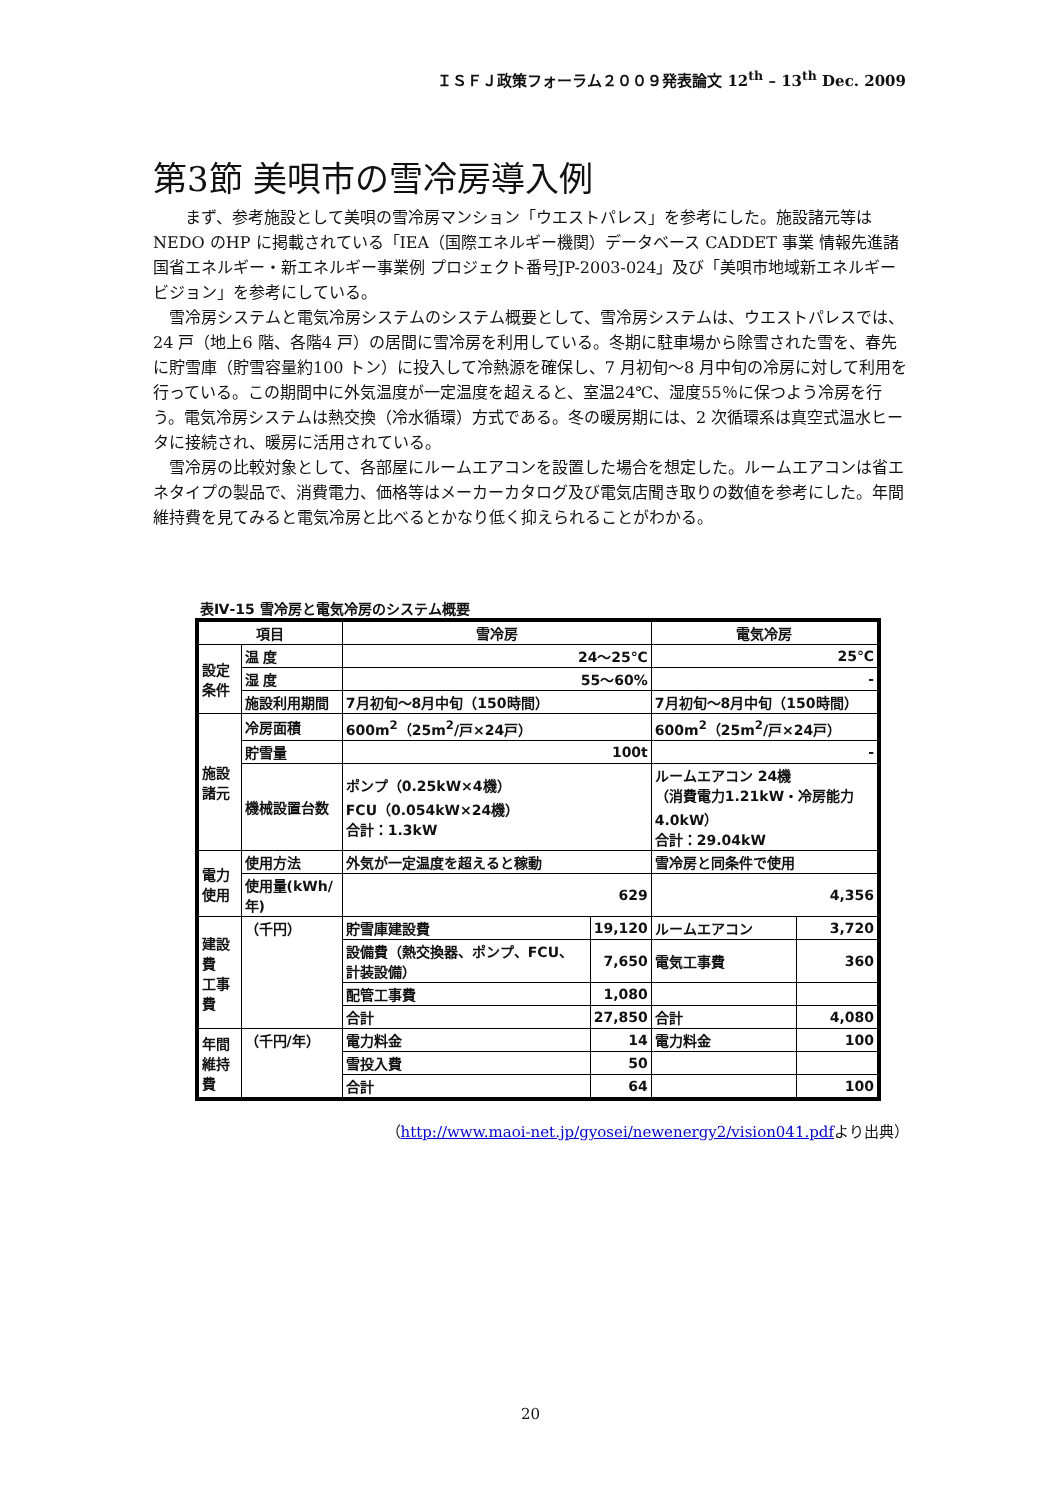ＩＳＦＪ政策フォーラム２００９発表論文 12<sup>th</sup> – 13<sup>th</sup> Dec. 2009
第3節 美唄市の雪冷房導入例
　　まず、参考施設として美唄の雪冷房マンション「ウエストパレス」を参考にした。施設諸元等はNEDO のHP に掲載されている「IEA（国際エネルギー機関）データベース CADDET 事業 情報先進諸国省エネルギー・新エネルギー事業例 プロジェクト番号JP-2003-024」及び「美唄市地域新エネルギービジョン」を参考にしている。
　雪冷房システムと電気冷房システムのシステム概要として、雪冷房システムは、ウエストパレスでは、24 戸（地上6 階、各階4 戸）の居間に雪冷房を利用している。冬期に駐車場から除雪された雪を、春先に貯雪庫（貯雪容量約100 トン）に投入して冷熱源を確保し、7 月初旬～8 月中旬の冷房に対して利用を行っている。この期間中に外気温度が一定温度を超えると、室温24℃、湿度55％に保つよう冷房を行う。電気冷房システムは熱交換（冷水循環）方式である。冬の暖房期には、2 次循環系は真空式温水ヒータに接続され、暖房に活用されている。
　雪冷房の比較対象として、各部屋にルームエアコンを設置した場合を想定した。ルームエアコンは省エネタイプの製品で、消費電力、価格等はメーカーカタログ及び電気店聞き取りの数値を参考にした。年間維持費を見てみると電気冷房と比べるとかなり低く抑えられることがわかる。
表Ⅳ-15 雪冷房と電気冷房のシステム概要
| 項目 | | 雪冷房 | | 電気冷房 | |
| --- | --- | --- | --- | --- | --- |
| 設定 条件 | 温 度 | 24～25℃ | | 25℃ | |
| | 湿 度 | 55～60% | | - | |
| | 施設利用期間 | 7月初旬～8月中旬（150時間） | | 7月初旬～8月中旬（150時間） | |
| 施設 諸元 | 冷房面積 | 600m<sup>2</sup>（25m<sup>2</sup>/戸×24戸） | | 600m<sup>2</sup>（25m<sup>2</sup>/戸×24戸） | |
| | 貯雪量 | 100t | | - | |
| | 機械設置台数 | ポンプ（0.25kW×4機） FCU（0.054kW×24機） 合計：1.3kW | | ルームエアコン 24機 （消費電力1.21kW・冷房能力4.0kW） 合計：29.04kW | |
| 電力 使用 | 使用方法 | 外気が一定温度を超えると稼動 | | 雪冷房と同条件で使用 | |
| | 使用量(kWh/年) | 629 | | 4,356 | |
| 建設費 工事費 | （千円） | 貯雪庫建設費 | 19,120 | ルームエアコン | 3,720 |
| | | 設備費（熱交換器、ポンプ、FCU、計装設備） | 7,650 | 電気工事費 | 360 |
| | | 配管工事費 | 1,080 | | |
| | | 合計 | 27,850 | 合計 | 4,080 |
| 年間 維持費 | （千円/年） | 電力料金 | 14 | 電力料金 | 100 |
| | | 雪投入費 | 50 | | |
| | | 合計 | 64 | | 100 |
（http://www.maoi-net.jp/gyosei/newenergy2/vision041.pdfより出典）
20